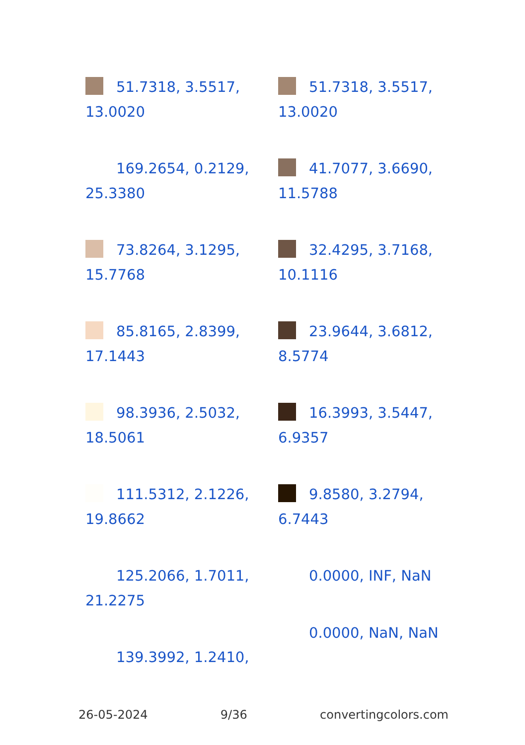51.7318, 3.5517,
13.0020
169.2654, 0.2129,
25.3380
73.8264, 3.1295,
15.7768
85.8165, 2.8399,
17.1443
98.3936, 2.5032,
18.5061
111.5312, 2.1226,
19.8662
125.2066, 1.7011,
21.2275
139.3992, 1.2410,
51.7318, 3.5517,
13.0020
41.7077, 3.6690,
11.5788
32.4295, 3.7168,
10.1116
23.9644, 3.6812,
8.5774
16.3993, 3.5447,
6.9357
9.8580, 3.2794,
6.7443
0.0000, INF, NaN
0.0000, NaN, NaN
26-05-2024 9/36 convertingcolors.com